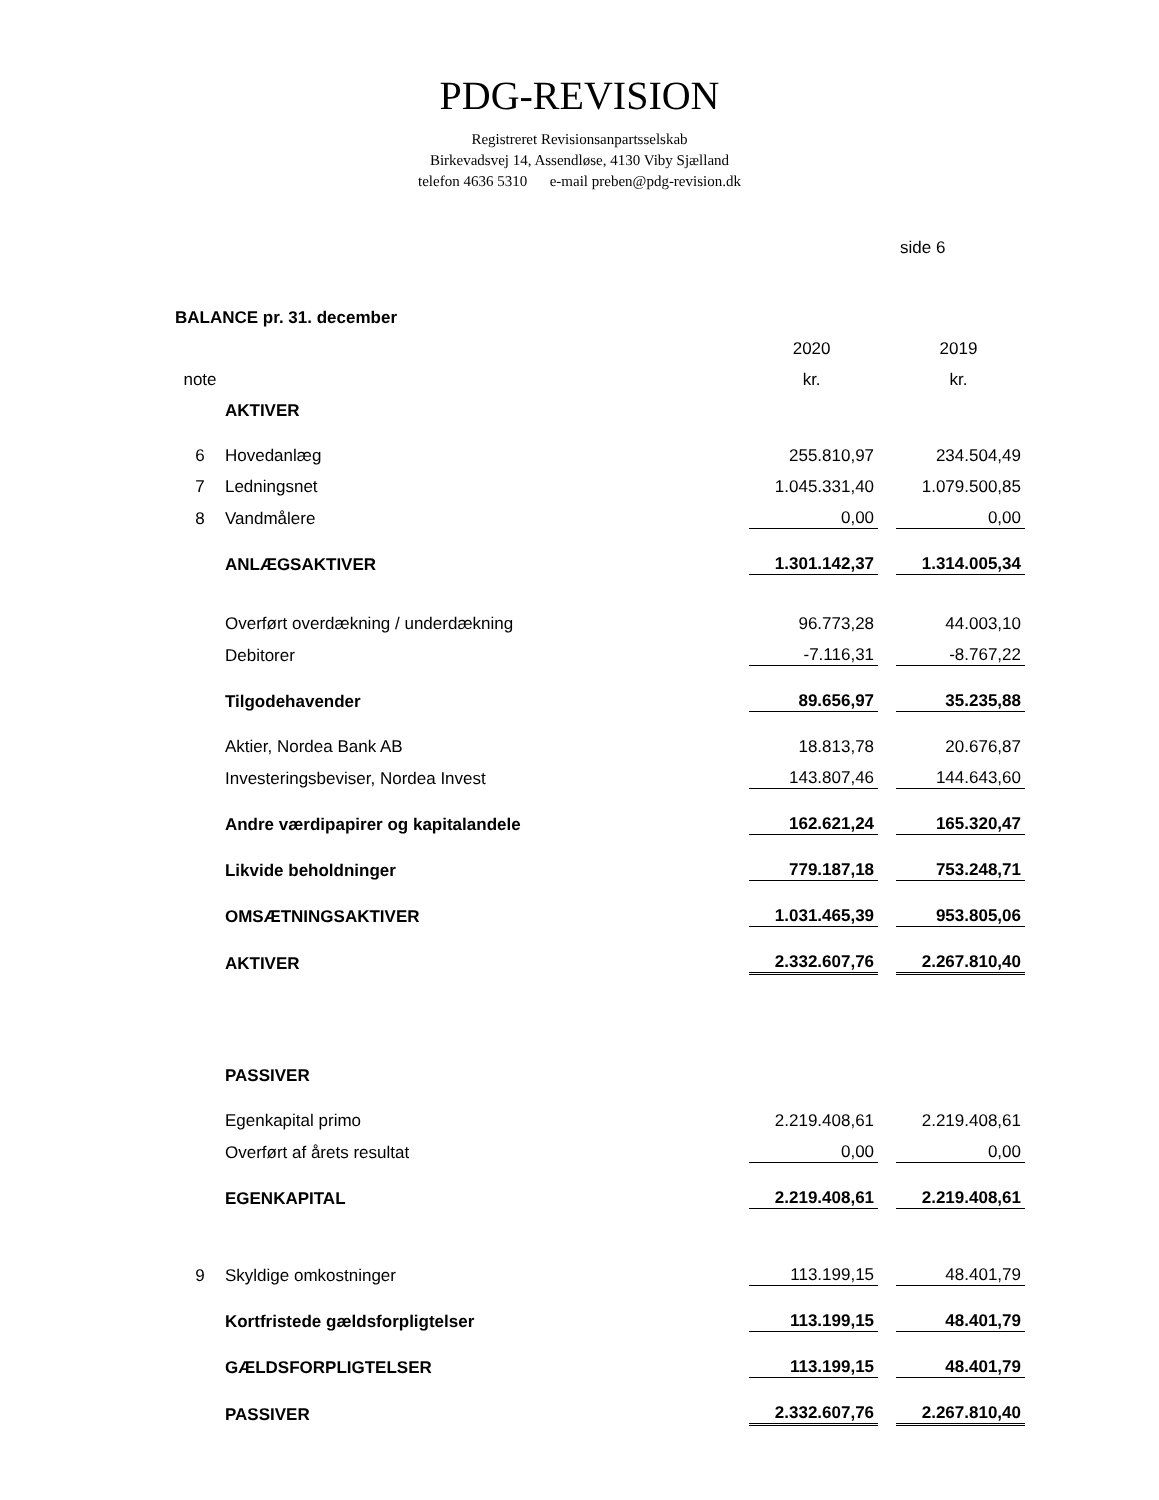PDG-REVISION
Registreret Revisionsanpartsselskab
Birkevadsvej 14, Assendløse, 4130 Viby Sjælland
telefon 4636 5310 e-mail preben@pdg-revision.dk
side 6
BALANCE pr. 31. december
| | | 2020 | | 2019 |
| note | | kr. | | kr. |
| | AKTIVER | | | |
| 6 | Hovedanlæg | 255.810,97 | | 234.504,49 |
| 7 | Ledningsnet | 1.045.331,40 | | 1.079.500,85 |
| 8 | Vandmålere | 0,00 | | 0,00 |
| | ANLÆGSAKTIVER | 1.301.142,37 | | 1.314.005,34 |
| | Overført overdækning / underdækning | 96.773,28 | | 44.003,10 |
| | Debitorer | -7.116,31 | | -8.767,22 |
| | Tilgodehavender | 89.656,97 | | 35.235,88 |
| | Aktier, Nordea Bank AB | 18.813,78 | | 20.676,87 |
| | Investeringsbeviser, Nordea Invest | 143.807,46 | | 144.643,60 |
| | Andre værdipapirer og kapitalandele | 162.621,24 | | 165.320,47 |
| | Likvide beholdninger | 779.187,18 | | 753.248,71 |
| | OMSÆTNINGSAKTIVER | 1.031.465,39 | | 953.805,06 |
| | AKTIVER | 2.332.607,76 | | 2.267.810,40 |
| | PASSIVER | | | |
| | Egenkapital primo | 2.219.408,61 | | 2.219.408,61 |
| | Overført af årets resultat | 0,00 | | 0,00 |
| | EGENKAPITAL | 2.219.408,61 | | 2.219.408,61 |
| 9 | Skyldige omkostninger | 113.199,15 | | 48.401,79 |
| | Kortfristede gældsforpligtelser | 113.199,15 | | 48.401,79 |
| | GÆLDSFORPLIGTELSER | 113.199,15 | | 48.401,79 |
| | PASSIVER | 2.332.607,76 | | 2.267.810,40 |